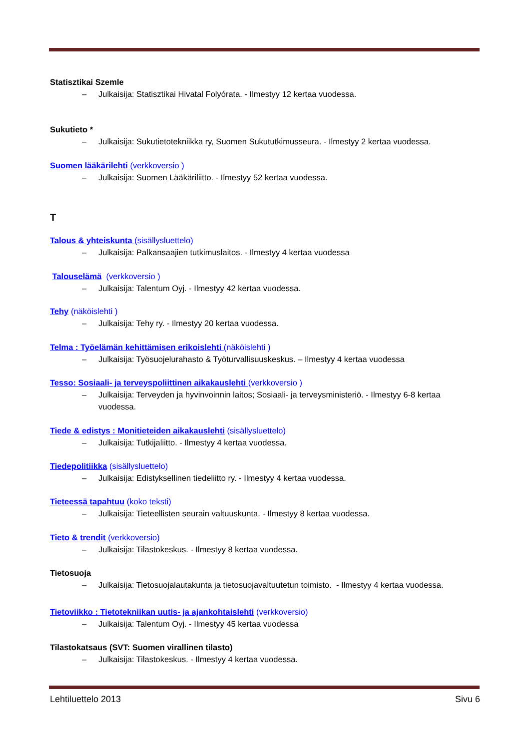Statisztikai Szemle
– Julkaisija: Statisztikai Hivatal Folyórata. - Ilmestyy 12 kertaa vuodessa.
Sukutieto *
– Julkaisija: Sukutietotekniikka ry, Suomen Sukututkimusseura. - Ilmestyy 2 kertaa vuodessa.
Suomen lääkärilehti (verkkoversio )
– Julkaisija: Suomen Lääkäriliitto. - Ilmestyy 52 kertaa vuodessa.
T
Talous & yhteiskunta (sisällysluettelo)
– Julkaisija: Palkansaajien tutkimuslaitos. - Ilmestyy 4 kertaa vuodessa
Talouselämä (verkkoversio )
– Julkaisija: Talentum Oyj. - Ilmestyy 42 kertaa vuodessa.
Tehy (näköislehti )
– Julkaisija: Tehy ry. - Ilmestyy 20 kertaa vuodessa.
Telma : Työelämän kehittämisen erikoislehti (näköislehti )
– Julkaisija: Työsuojelurahasto & Työturvallisuuskeskus. – Ilmestyy 4 kertaa vuodessa
Tesso: Sosiaali- ja terveyspoliittinen aikakauslehti (verkkoversio )
– Julkaisija: Terveyden ja hyvinvoinnin laitos; Sosiaali- ja terveysministeriö. - Ilmestyy 6-8 kertaa vuodessa.
Tiede & edistys : Monitieteiden aikakauslehti (sisällysluettelo)
– Julkaisija: Tutkijaliitto. - Ilmestyy 4 kertaa vuodessa.
Tiedepolitiikka (sisällysluettelo)
– Julkaisija: Edistyksellinen tiedeliitto ry. - Ilmestyy 4 kertaa vuodessa.
Tieteessä tapahtuu (koko teksti)
– Julkaisija: Tieteellisten seurain valtuuskunta. - Ilmestyy 8 kertaa vuodessa.
Tieto & trendit (verkkoversio)
– Julkaisija: Tilastokeskus. - Ilmestyy 8 kertaa vuodessa.
Tietosuoja
– Julkaisija: Tietosuojalautakunta ja tietosuojavaltuutetun toimisto. - Ilmestyy 4 kertaa vuodessa.
Tietoviikko : Tietotekniikan uutis- ja ajankohtaislehti (verkkoversio)
– Julkaisija: Talentum Oyj. - Ilmestyy 45 kertaa vuodessa
Tilastokatsaus (SVT: Suomen virallinen tilasto)
– Julkaisija: Tilastokeskus. - Ilmestyy 4 kertaa vuodessa.
Lehtiluettelo 2013 Sivu 6